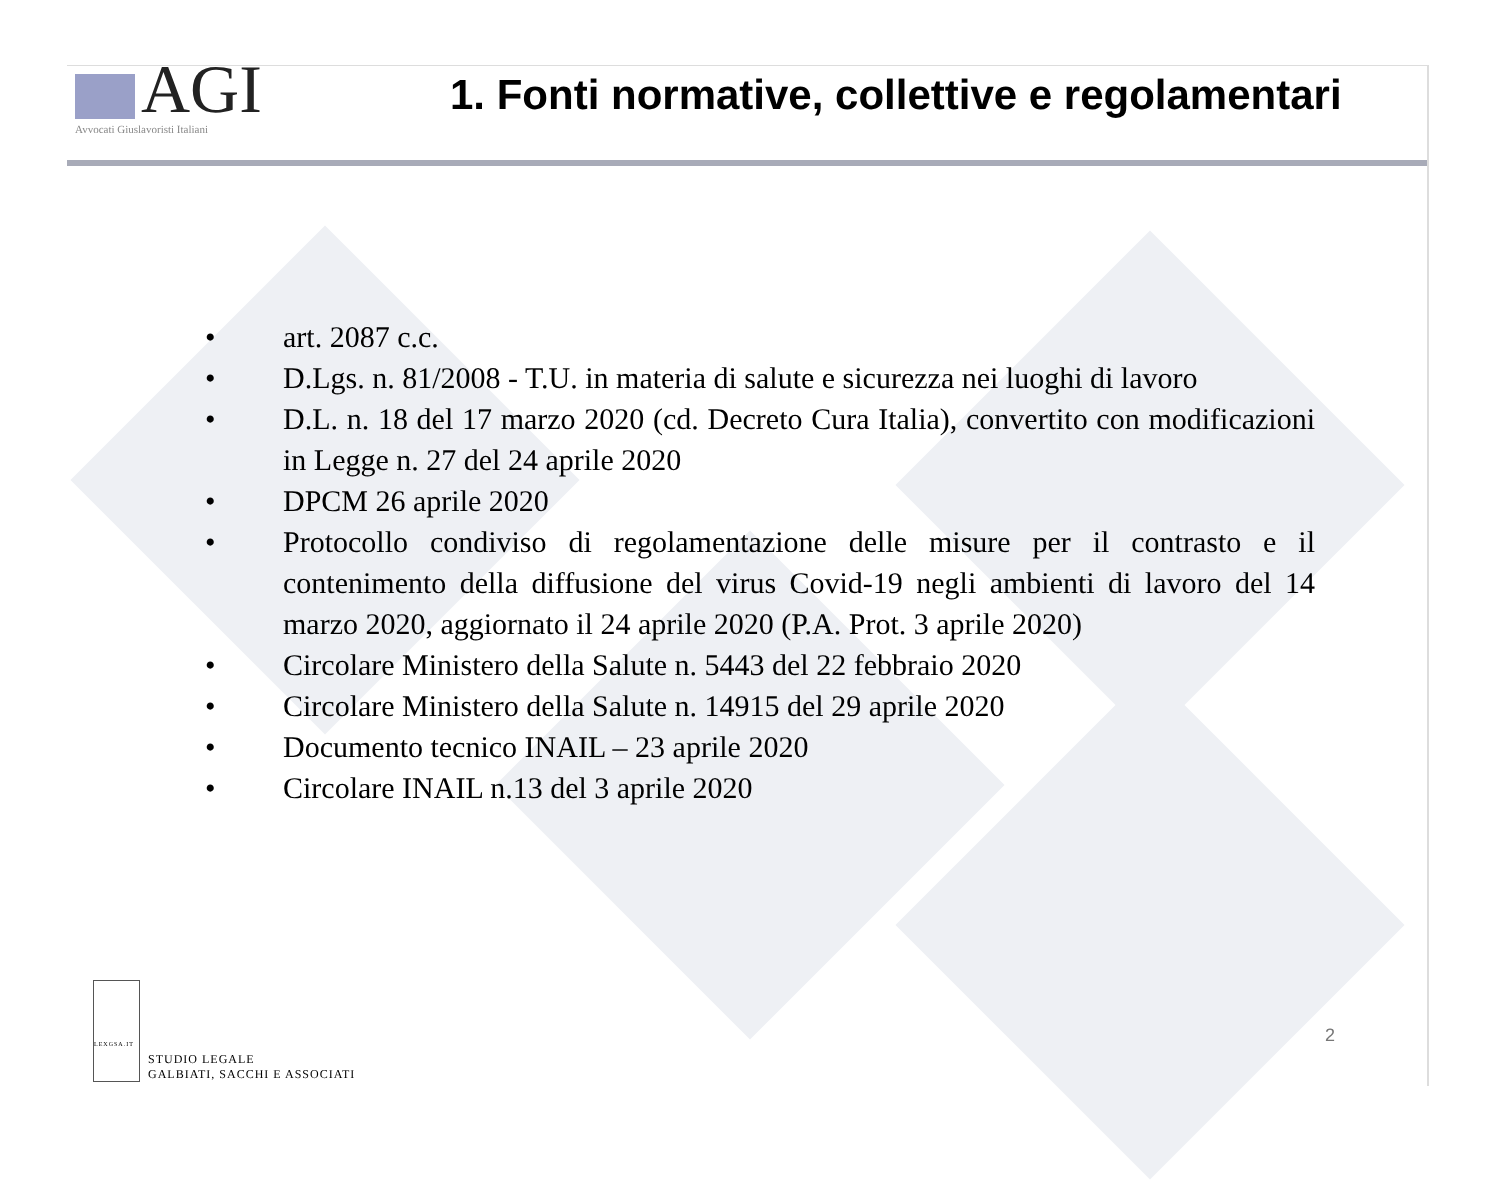AGI
Avvocati Giuslavoristi Italiani
1. Fonti normative, collettive e regolamentari
• art. 2087 c.c.
• D.Lgs. n. 81/2008 - T.U. in materia di salute e sicurezza nei luoghi di lavoro
• D.L. n. 18 del 17 marzo 2020 (cd. Decreto Cura Italia), convertito con modificazioni in Legge n. 27 del 24 aprile 2020
• DPCM 26 aprile 2020
• Protocollo condiviso di regolamentazione delle misure per il contrasto e il contenimento della diffusione del virus Covid-19 negli ambienti di lavoro del 14 marzo 2020, aggiornato il 24 aprile 2020 (P.A. Prot. 3 aprile 2020)
• Circolare Ministero della Salute n. 5443 del 22 febbraio 2020
• Circolare Ministero della Salute n. 14915 del 29 aprile 2020
• Documento tecnico INAIL – 23 aprile 2020
• Circolare INAIL n.13 del 3 aprile 2020
LEXGSA.IT
STUDIO LEGALE
GALBIATI, SACCHI E ASSOCIATI
2